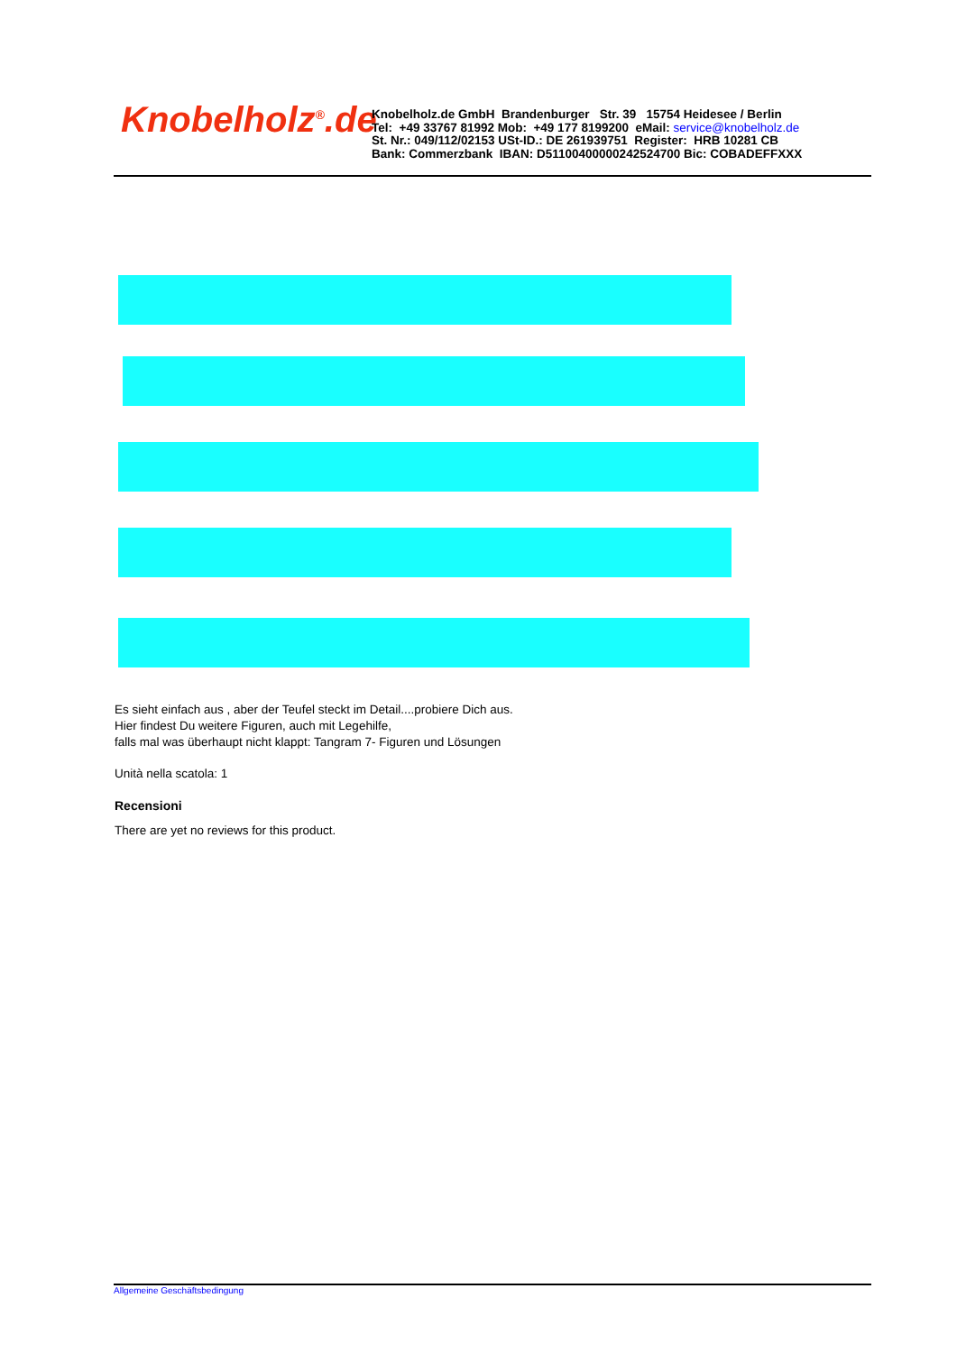Knobelholz<sup>®</sup>.de
Knobelholz.de GmbH Brandenburger Str. 39 15754 Heidesee / Berlin
Tel: +49 33767 81992 Mob: +49 177 8199200 eMail: service@knobelholz.de
St. Nr.: 049/112/02153 USt-ID.: DE 261939751 Register: HRB 10281 CB
Bank: Commerzbank IBAN: D51100400000242524700 Bic: COBADEFFXXX
Es sieht einfach aus , aber der Teufel steckt im Detail....probiere Dich aus.
Hier findest Du weitere Figuren, auch mit Legehilfe,
falls mal was überhaupt nicht klappt: Tangram 7- Figuren und Lösungen
Unità nella scatola: 1
Recensioni
There are yet no reviews for this product.
Allgemeine Geschäftsbedingung